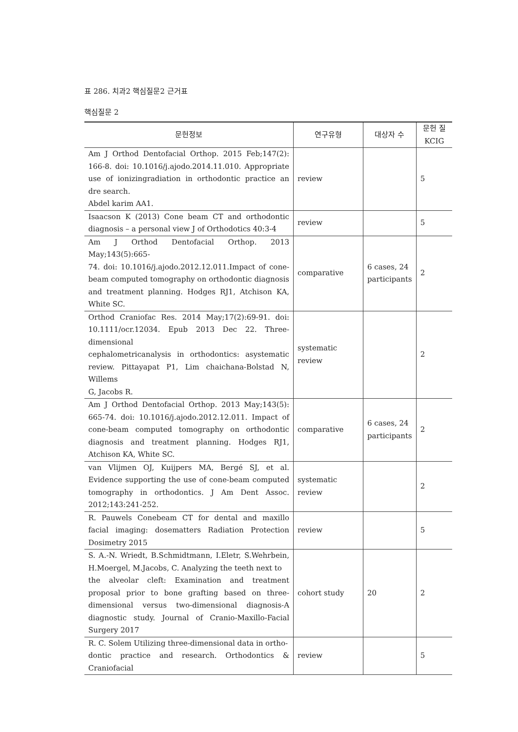표 286. 치과2 핵심질문2 근거표
핵심질문 2
| 문헌정보 | 연구유형 | 대상자 수 | 문헌 질 KCIG |
| --- | --- | --- | --- |
| Am J Orthod Dentofacial Orthop. 2015 Feb;147(2): 166-8. doi: 10.1016/j.ajodo.2014.11.010. Appropriate use of ionizingradiation in orthodontic practice an dre search. Abdel karim AA1. | review | | 5 |
| Isaacson K (2013) Cone beam CT and orthodontic diagnosis – a personal view J of Orthodotics 40:3-4 | review | | 5 |
| Am J Orthod Dentofacial Orthop. 2013 May;143(5):665- 74. doi: 10.1016/j.ajodo.2012.12.011.Impact of cone-beam computed tomography on orthodontic diagnosis and treatment planning. Hodges RJ1, Atchison KA, White SC. | comparative | 6 cases, 24 participants | 2 |
| Orthod Craniofac Res. 2014 May;17(2):69-91. doi: 10.1111/ocr.12034. Epub 2013 Dec 22. Three-dimensional cephalometricanalysis in orthodontics: asystematic review. Pittayapat P1, Lim chaichana-Bolstad N, Willems G, Jacobs R. | systematic review | | 2 |
| Am J Orthod Dentofacial Orthop. 2013 May;143(5): 665-74. doi: 10.1016/j.ajodo.2012.12.011. Impact of cone-beam computed tomography on orthodontic diagnosis and treatment planning. Hodges RJ1, Atchison KA, White SC. | comparative | 6 cases, 24 participants | 2 |
| van Vlijmen OJ, Kuijpers MA, Bergé SJ, et al. Evidence supporting the use of cone-beam computed tomography in orthodontics. J Am Dent Assoc. 2012;143:241-252. | systematic review | | 2 |
| R. Pauwels Conebeam CT for dental and maxillo facial imaging: dosematters Radiation Protection Dosimetry 2015 | review | | 5 |
| S. A.-N. Wriedt, B.Schmidtmann, I.Eletr, S.Wehrbein, H.Moergel, M.Jacobs, C. Analyzing the teeth next to the alveolar cleft: Examination and treatment proposal prior to bone grafting based on three-dimensional versus two-dimensional diagnosis-A diagnostic study. Journal of Cranio-Maxillo-Facial Surgery 2017 | cohort study | 20 | 2 |
| R. C. Solem Utilizing three-dimensional data in ortho- dontic practice and research. Orthodontics & Craniofacial | review | | 5 |